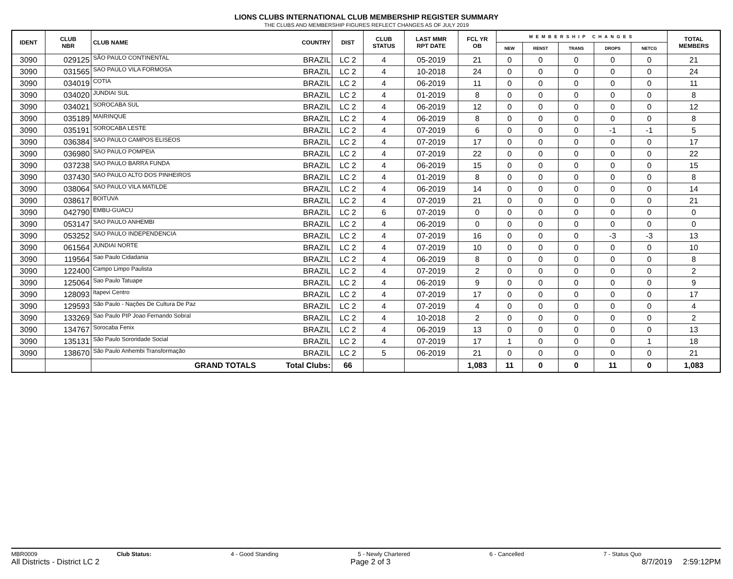LIONS CLUBS INTERNATIONAL CLUB MEMBERSHIP REGISTER SUMMARY
THE CLUBS AND MEMBERSHIP FIGURES REFLECT CHANGES AS OF JULY 2019
| IDENT | CLUB NBR | CLUB NAME | COUNTRY | DIST | CLUB STATUS | LAST MMR RPT DATE | FCL YR OB | MEMBERSHIP CHANGES | | | | | TOTAL MEMBERS |
| --- | --- | --- | --- | --- | --- | --- | --- | --- | --- | --- | --- | --- | --- |
| | | | | | | | | NEW | RENST | TRANS | DROPS | NETCG | |
| 3090 | 029125 | SÃO PAULO CONTINENTAL | BRAZIL | LC 2 | 4 | 05-2019 | 21 | 0 | 0 | 0 | 0 | 0 | 21 |
| 3090 | 031565 | SAO PAULO VILA FORMOSA | BRAZIL | LC 2 | 4 | 10-2018 | 24 | 0 | 0 | 0 | 0 | 0 | 24 |
| 3090 | 034019 | COTIA | BRAZIL | LC 2 | 4 | 06-2019 | 11 | 0 | 0 | 0 | 0 | 0 | 11 |
| 3090 | 034020 | JUNDIAI SUL | BRAZIL | LC 2 | 4 | 01-2019 | 8 | 0 | 0 | 0 | 0 | 0 | 8 |
| 3090 | 034021 | SOROCABA SUL | BRAZIL | LC 2 | 4 | 06-2019 | 12 | 0 | 0 | 0 | 0 | 0 | 12 |
| 3090 | 035189 | MAIRINQUE | BRAZIL | LC 2 | 4 | 06-2019 | 8 | 0 | 0 | 0 | 0 | 0 | 8 |
| 3090 | 035191 | SOROCABA LESTE | BRAZIL | LC 2 | 4 | 07-2019 | 6 | 0 | 0 | 0 | -1 | -1 | 5 |
| 3090 | 036384 | SAO PAULO CAMPOS ELISEOS | BRAZIL | LC 2 | 4 | 07-2019 | 17 | 0 | 0 | 0 | 0 | 0 | 17 |
| 3090 | 036980 | SAO PAULO POMPEIA | BRAZIL | LC 2 | 4 | 07-2019 | 22 | 0 | 0 | 0 | 0 | 0 | 22 |
| 3090 | 037238 | SAO PAULO BARRA FUNDA | BRAZIL | LC 2 | 4 | 06-2019 | 15 | 0 | 0 | 0 | 0 | 0 | 15 |
| 3090 | 037430 | SAO PAULO ALTO DOS PINHEIROS | BRAZIL | LC 2 | 4 | 01-2019 | 8 | 0 | 0 | 0 | 0 | 0 | 8 |
| 3090 | 038064 | SAO PAULO VILA MATILDE | BRAZIL | LC 2 | 4 | 06-2019 | 14 | 0 | 0 | 0 | 0 | 0 | 14 |
| 3090 | 038617 | BOITUVA | BRAZIL | LC 2 | 4 | 07-2019 | 21 | 0 | 0 | 0 | 0 | 0 | 21 |
| 3090 | 042790 | EMBU-GUACU | BRAZIL | LC 2 | 6 | 07-2019 | 0 | 0 | 0 | 0 | 0 | 0 | 0 |
| 3090 | 053147 | SAO PAULO ANHEMBI | BRAZIL | LC 2 | 4 | 06-2019 | 0 | 0 | 0 | 0 | 0 | 0 | 0 |
| 3090 | 053252 | SAO PAULO INDEPENDENCIA | BRAZIL | LC 2 | 4 | 07-2019 | 16 | 0 | 0 | 0 | -3 | -3 | 13 |
| 3090 | 061564 | JUNDIAI NORTE | BRAZIL | LC 2 | 4 | 07-2019 | 10 | 0 | 0 | 0 | 0 | 0 | 10 |
| 3090 | 119564 | Sao Paulo Cidadania | BRAZIL | LC 2 | 4 | 06-2019 | 8 | 0 | 0 | 0 | 0 | 0 | 8 |
| 3090 | 122400 | Campo Limpo Paulista | BRAZIL | LC 2 | 4 | 07-2019 | 2 | 0 | 0 | 0 | 0 | 0 | 2 |
| 3090 | 125064 | Sao Paulo Tatuape | BRAZIL | LC 2 | 4 | 06-2019 | 9 | 0 | 0 | 0 | 0 | 0 | 9 |
| 3090 | 128093 | Itapevi Centro | BRAZIL | LC 2 | 4 | 07-2019 | 17 | 0 | 0 | 0 | 0 | 0 | 17 |
| 3090 | 129593 | São Paulo - Nações De Cultura De Paz | BRAZIL | LC 2 | 4 | 07-2019 | 4 | 0 | 0 | 0 | 0 | 0 | 4 |
| 3090 | 133269 | Sao Paulo PIP Joao Fernando Sobral | BRAZIL | LC 2 | 4 | 10-2018 | 2 | 0 | 0 | 0 | 0 | 0 | 2 |
| 3090 | 134767 | Sorocaba Fenix | BRAZIL | LC 2 | 4 | 06-2019 | 13 | 0 | 0 | 0 | 0 | 0 | 13 |
| 3090 | 135131 | São Paulo Sororidade Social | BRAZIL | LC 2 | 4 | 07-2019 | 17 | 1 | 0 | 0 | 0 | 1 | 18 |
| 3090 | 138670 | São Paulo Anhembi Transformação | BRAZIL | LC 2 | 5 | 06-2019 | 21 | 0 | 0 | 0 | 0 | 0 | 21 |
| | | GRAND TOTALS | Total Clubs: | 66 | | | 1,083 | 11 | 0 | 0 | 11 | 0 | 1,083 |
MBR0009 Club Status: 4 - Good Standing 5 - Newly Chartered 6 - Cancelled 7 - Status Quo
All Districts - District LC 2 Page 2 of 3 8/7/2019 2:59:12PM